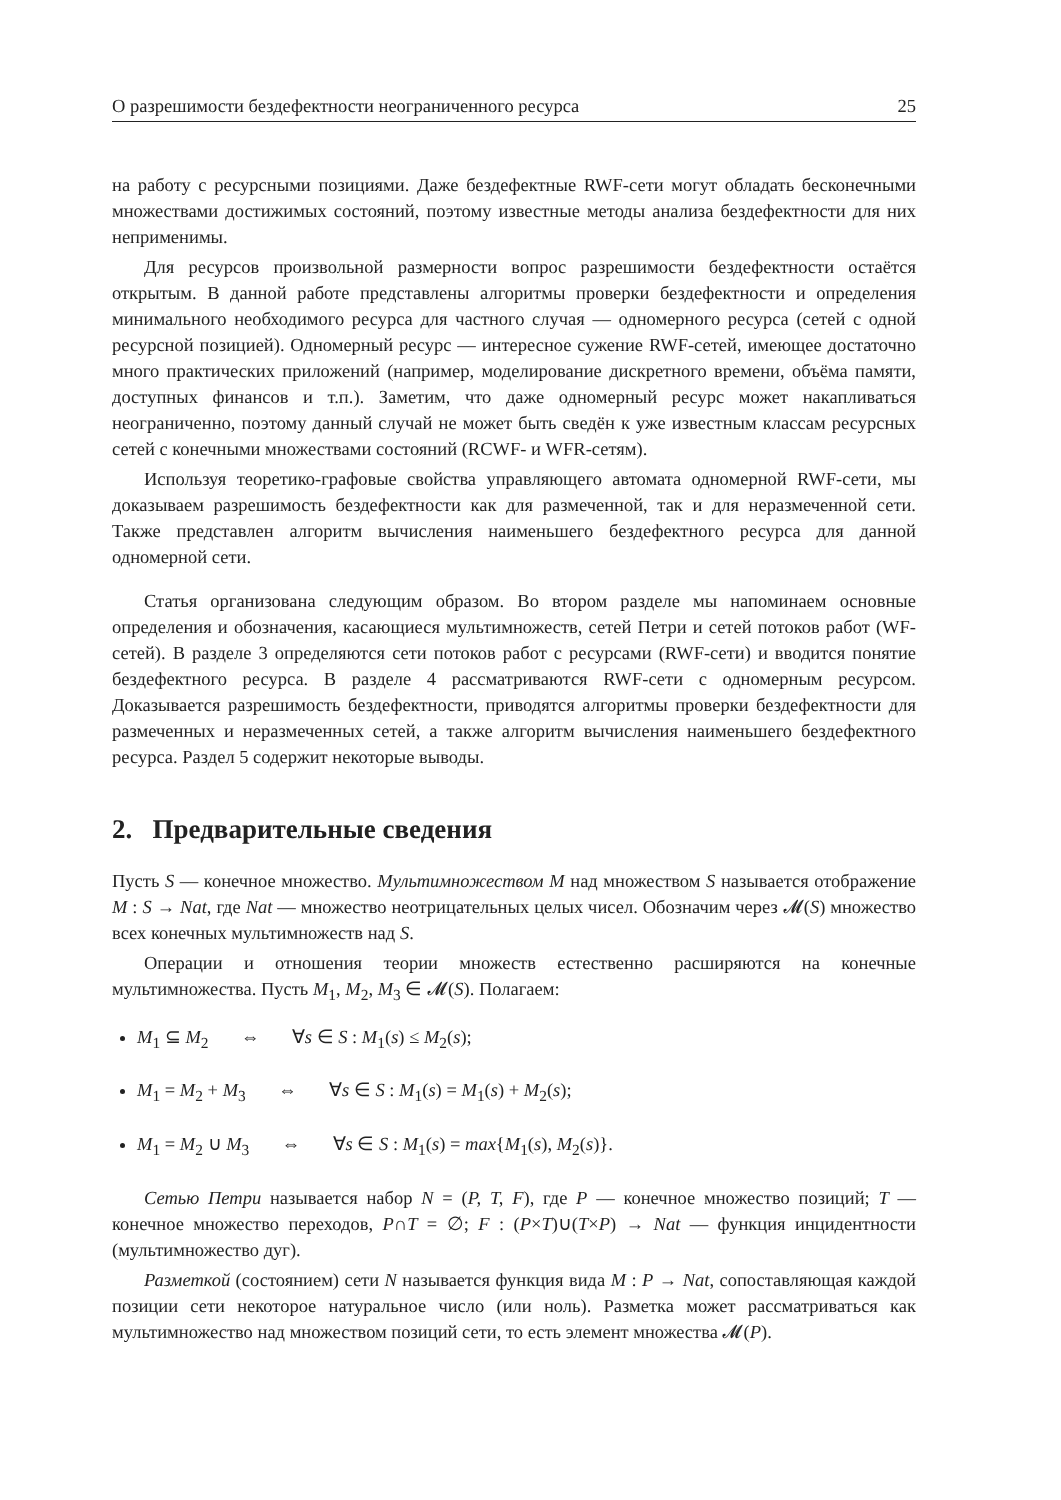О разрешимости бездефектности неограниченного ресурса 25
на работу с ресурсными позициями. Даже бездефектные RWF-сети могут обладать бесконечными множествами достижимых состояний, поэтому известные методы анализа бездефектности для них неприменимы.
Для ресурсов произвольной размерности вопрос разрешимости бездефектности остаётся открытым. В данной работе представлены алгоритмы проверки бездефектности и определения минимального необходимого ресурса для частного случая — одномерного ресурса (сетей с одной ресурсной позицией). Одномерный ресурс — интересное сужение RWF-сетей, имеющее достаточно много практических приложений (например, моделирование дискретного времени, объёма памяти, доступных финансов и т.п.). Заметим, что даже одномерный ресурс может накапливаться неограниченно, поэтому данный случай не может быть сведён к уже известным классам ресурсных сетей с конечными множествами состояний (RCWF- и WFR-сетям).
Используя теоретико-графовые свойства управляющего автомата одномерной RWF-сети, мы доказываем разрешимость бездефектности как для размеченной, так и для неразмеченной сети. Также представлен алгоритм вычисления наименьшего бездефектного ресурса для данной одномерной сети.
Статья организована следующим образом. Во втором разделе мы напоминаем основные определения и обозначения, касающиеся мультимножеств, сетей Петри и сетей потоков работ (WF-сетей). В разделе 3 определяются сети потоков работ с ресурсами (RWF-сети) и вводится понятие бездефектного ресурса. В разделе 4 рассматриваются RWF-сети с одномерным ресурсом. Доказывается разрешимость бездефектности, приводятся алгоритмы проверки бездефектности для размеченных и неразмеченных сетей, а также алгоритм вычисления наименьшего бездефектного ресурса. Раздел 5 содержит некоторые выводы.
2. Предварительные сведения
Пусть S — конечное множество. Мультимножеством M над множеством S называется отображение M : S → Nat, где Nat — множество неотрицательных целых чисел. Обозначим через 𝓜(S) множество всех конечных мультимножеств над S.
Операции и отношения теории множеств естественно расширяются на конечные мультимножества. Пусть M<sub>1</sub>, M<sub>2</sub>, M<sub>3</sub> ∈ 𝓜(S). Полагаем:
M<sub>1</sub> ⊆ M<sub>2</sub> ⇔ ∀s ∈ S : M<sub>1</sub>(s) ≤ M<sub>2</sub>(s);
M<sub>1</sub> = M<sub>2</sub> + M<sub>3</sub> ⇔ ∀s ∈ S : M<sub>1</sub>(s) = M<sub>1</sub>(s) + M<sub>2</sub>(s);
M<sub>1</sub> = M<sub>2</sub> ∪ M<sub>3</sub> ⇔ ∀s ∈ S : M<sub>1</sub>(s) = max{M<sub>1</sub>(s), M<sub>2</sub>(s)}.
Сетью Петри называется набор N = (P, T, F), где P — конечное множество позиций; T — конечное множество переходов, P∩T = ∅; F : (P×T)∪(T×P) → Nat — функция инцидентности (мультимножество дуг).
Разметкой (состоянием) сети N называется функция вида M : P → Nat, сопоставляющая каждой позиции сети некоторое натуральное число (или ноль). Разметка может рассматриваться как мультимножество над множеством позиций сети, то есть элемент множества 𝓜(P).